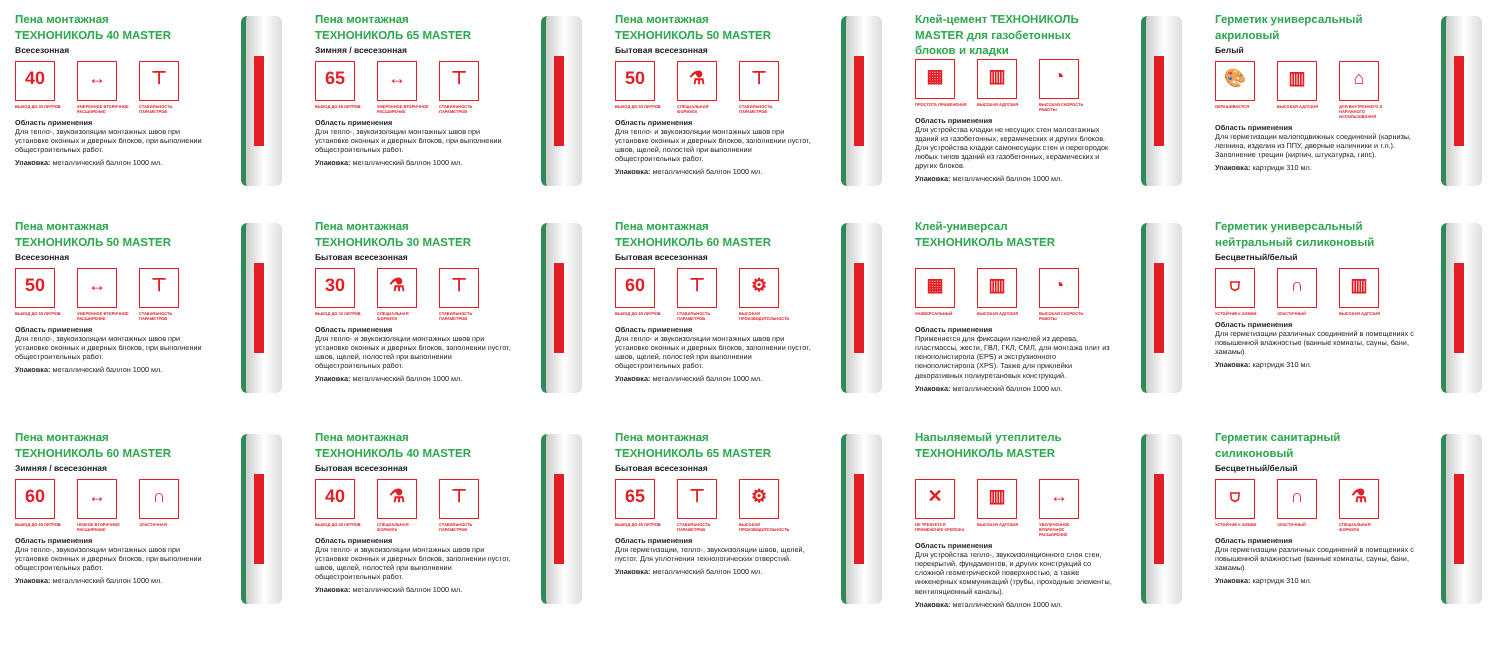Пена монтажная ТЕХНОНИКОЛЬ 40 MASTER
Всесезонная
40
ВЫХОД ДО 40 ЛИТРОВ
↔
УМЕРЕННОЕ ВТОРИЧНОЕ РАСШИРЕНИЕ
⊤
СТАБИЛЬНОСТЬ ПАРАМЕТРОВ
Область применения
Для тепло-, звукоизоляции монтажных швов при установке оконных и дверных блоков, при выполнении общестроительных работ.
Упаковка: металлический баллон 1000 мл.
Пена монтажная ТЕХНОНИКОЛЬ 65 MASTER
Зимняя / всесезонная
65
ВЫХОД ДО 65 ЛИТРОВ
↔
УМЕРЕННОЕ ВТОРИЧНОЕ РАСШИРЕНИЕ
⊤
СТАБИЛЬНОСТЬ ПАРАМЕТРОВ
Область применения
Для тепло-, звукоизоляции монтажных швов при установке оконных и дверных блоков, при выполнении общестроительных работ.
Упаковка: металлический баллон 1000 мл.
Пена монтажная ТЕХНОНИКОЛЬ 50 MASTER
Бытовая всесезонная
50
ВЫХОД ДО 50 ЛИТРОВ
⚗
СПЕЦИАЛЬНАЯ ФОРМУЛА
⊤
СТАБИЛЬНОСТЬ ПАРАМЕТРОВ
Область применения
Для тепло- и звукоизоляции монтажных швов при установке оконных и дверных блоков, заполнении пустот, швов, щелей, полостей при выполнении общестроительных работ.
Упаковка: металлический баллон 1000 мл.
Клей-цемент ТЕХНОНИКОЛЬ MASTER для газобетонных блоков и кладки
▦
ПРОСТОТА ПРИМЕНЕНИЯ
▥
ВЫСОКАЯ АДГЕЗИЯ
◔
ВЫСОКАЯ СКОРОСТЬ РАБОТЫ
Область применения
Для устройства кладки не несущих стен малоэтажных зданий из газобетонных, керамических и других блоков. Для устройства кладки самонесущих стен и перегородок любых типов зданий из газобетонных, керамических и других блоков.
Упаковка: металлический баллон 1000 мл.
Герметик универсальный акриловый
Белый
🎨
ОКРАШИВАЕТСЯ
▥
ВЫСОКАЯ АДГЕЗИЯ
⌂
ДЛЯ ВНУТРЕННЕГО И НАРУЖНОГО ИСПОЛЬЗОВАНИЯ
Область применения
Для герметизации малоподвижных соединений (карнизы, лепнина, изделия из ППУ, дверные наличники и т.п.). Заполнение трещин (кирпич, штукатурка, гипс).
Упаковка: картридж 310 мл.
Пена монтажная ТЕХНОНИКОЛЬ 50 MASTER
Всесезонная
50
ВЫХОД ДО 50 ЛИТРОВ
↔
УМЕРЕННОЕ ВТОРИЧНОЕ РАСШИРЕНИЕ
⊤
СТАБИЛЬНОСТЬ ПАРАМЕТРОВ
Область применения
Для тепло-, звукоизоляции монтажных швов при установке оконных и дверных блоков, при выполнении общестроительных работ.
Упаковка: металлический баллон 1000 мл.
Пена монтажная ТЕХНОНИКОЛЬ 30 MASTER
Бытовая всесезонная
30
ВЫХОД ДО 30 ЛИТРОВ
⚗
СПЕЦИАЛЬНАЯ ФОРМУЛА
⊤
СТАБИЛЬНОСТЬ ПАРАМЕТРОВ
Область применения
Для тепло- и звукоизоляции монтажных швов при установке оконных и дверных блоков, заполнении пустот, швов, щелей, полостей при выполнении общестроительных работ.
Упаковка: металлический баллон 1000 мл.
Пена монтажная ТЕХНОНИКОЛЬ 60 MASTER
Бытовая всесезонная
60
ВЫХОД ДО 60 ЛИТРОВ
⊤
СТАБИЛЬНОСТЬ ПАРАМЕТРОВ
⚙
ВЫСОКАЯ ПРОИЗВОДИТЕЛЬНОСТЬ
Область применения
Для тепло- и звукоизоляции монтажных швов при установке оконных и дверных блоков, заполнении пустот, швов, щелей, полостей при выполнении общестроительных работ.
Упаковка: металлический баллон 1000 мл.
Клей-универсал ТЕХНОНИКОЛЬ MASTER
▦
УНИВЕРСАЛЬНЫЙ
▥
ВЫСОКАЯ АДГЕЗИЯ
◔
ВЫСОКАЯ СКОРОСТЬ РАБОТЫ
Область применения
Применяется для фиксации панелей из дерева, пластмассы, жести, ГВЛ, ГКЛ, СМЛ, для монтажа плит из пенополистирола (EPS) и экструзионного пенополистирола (XPS). Также для приклейки декоративных полиуретановых конструкций.
Упаковка: металлический баллон 1000 мл.
Герметик универсальный нейтральный силиконовый
Бесцветный/белый
⛉
УСТОЙЧИВ К ХИМИИ
∩
ЭЛАСТИЧНЫЙ
▥
ВЫСОКАЯ АДГЕЗИЯ
Область применения
Для герметизации различных соединений в помещениях с повышенной влажностью (ванные комнаты, сауны, бани, хамамы).
Упаковка: картридж 310 мл.
Пена монтажная ТЕХНОНИКОЛЬ 60 MASTER
Зимняя / всесезонная
60
ВЫХОД ДО 60 ЛИТРОВ
↔
НИЗКОЕ ВТОРИЧНОЕ РАСШИРЕНИЕ
∩
ЭЛАСТИЧНАЯ
Область применения
Для тепло-, звукоизоляции монтажных швов при установке оконных и дверных блоков, при выполнении общестроительных работ.
Упаковка: металлический баллон 1000 мл.
Пена монтажная ТЕХНОНИКОЛЬ 40 MASTER
Бытовая всесезонная
40
ВЫХОД ДО 40 ЛИТРОВ
⚗
СПЕЦИАЛЬНАЯ ФОРМУЛА
⊤
СТАБИЛЬНОСТЬ ПАРАМЕТРОВ
Область применения
Для тепло- и звукоизоляции монтажных швов при установке оконных и дверных блоков, заполнении пустот, швов, щелей, полостей при выполнении общестроительных работ.
Упаковка: металлический баллон 1000 мл.
Пена монтажная ТЕХНОНИКОЛЬ 65 MASTER
Бытовая всесезонная
65
ВЫХОД ДО 65 ЛИТРОВ
⊤
СТАБИЛЬНОСТЬ ПАРАМЕТРОВ
⚙
ВЫСОКАЯ ПРОИЗВОДИТЕЛЬНОСТЬ
Область применения
Для герметизации, тепло-, звукоизоляции швов, щелей, пустот. Для уплотнения технологических отверстий.
Упаковка: металлический баллон 1000 мл.
Напыляемый утеплитель ТЕХНОНИКОЛЬ MASTER
✕
НЕ ТРЕБУЕТСЯ ПРИМЕНЕНИЕ КРЕПЕЖА
▥
ВЫСОКАЯ АДГЕЗИЯ
↔
УВЕЛИЧЕННОЕ ВТОРИЧНОЕ РАСШИРЕНИЕ
Область применения
Для устройства тепло-, звукоизоляционного слоя стен, перекрытий, фундаментов, и других конструкций со сложной геометрической поверхностью, а также инженерных коммуникаций (трубы, проходные элементы, вентиляционный каналы).
Упаковка: металлический баллон 1000 мл.
Герметик санитарный силиконовый
Бесцветный/белый
⛉
УСТОЙЧИВ К ХИМИИ
∩
ЭЛАСТИЧНЫЙ
⚗
СПЕЦИАЛЬНАЯ ФОРМУЛА
Область применения
Для герметизации различных соединений в помещениях с повышенной влажностью (ванные комнаты, сауны, бани, хамамы).
Упаковка: картридж 310 мл.